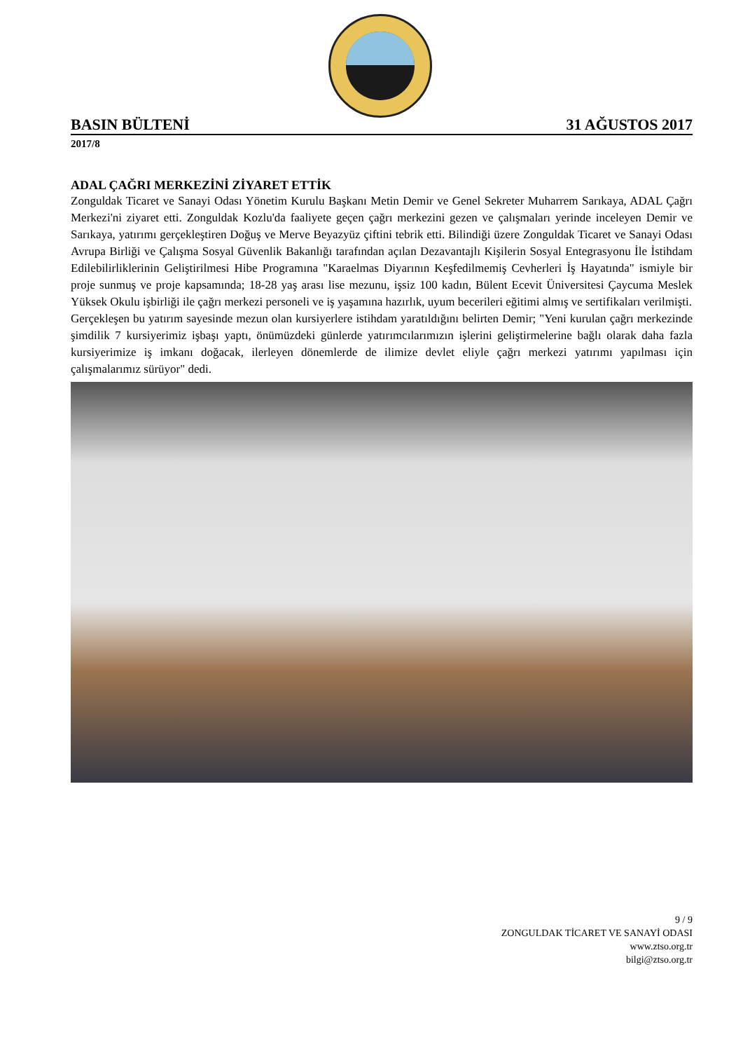BASIN BÜLTENİ 31 AĞUSTOS 2017
2017/8
ADAL ÇAĞRI MERKEZİNİ ZİYARET ETTİK
Zonguldak Ticaret ve Sanayi Odası Yönetim Kurulu Başkanı Metin Demir ve Genel Sekreter Muharrem Sarıkaya, ADAL Çağrı Merkezi'ni ziyaret etti. Zonguldak Kozlu'da faaliyete geçen çağrı merkezini gezen ve çalışmaları yerinde inceleyen Demir ve Sarıkaya, yatırımı gerçekleştiren Doğuş ve Merve Beyazyüz çiftini tebrik etti. Bilindiği üzere Zonguldak Ticaret ve Sanayi Odası Avrupa Birliği ve Çalışma Sosyal Güvenlik Bakanlığı tarafından açılan Dezavantajlı Kişilerin Sosyal Entegrasyonu İle İstihdam Edilebilirliklerinin Geliştirilmesi Hibe Programına "Karaelmas Diyarının Keşfedilmemiş Cevherleri İş Hayatında" ismiyle bir proje sunmuş ve proje kapsamında; 18-28 yaş arası lise mezunu, işsiz 100 kadın, Bülent Ecevit Üniversitesi Çaycuma Meslek Yüksek Okulu işbirliği ile çağrı merkezi personeli ve iş yaşamına hazırlık, uyum becerileri eğitimi almış ve sertifikaları verilmişti.
Gerçekleşen bu yatırım sayesinde mezun olan kursiyerlere istihdam yaratıldığını belirten Demir; "Yeni kurulan çağrı merkezinde şimdilik 7 kursiyerimiz işbaşı yaptı, önümüzdeki günlerde yatırımcılarımızın işlerini geliştirmelerine bağlı olarak daha fazla kursiyerimize iş imkanı doğacak, ilerleyen dönemlerde de ilimize devlet eliyle çağrı merkezi yatırımı yapılması için çalışmalarımız sürüyor" dedi.
9 / 9
ZONGULDAK TİCARET VE SANAYİ ODASI
www.ztso.org.tr
bilgi@ztso.org.tr